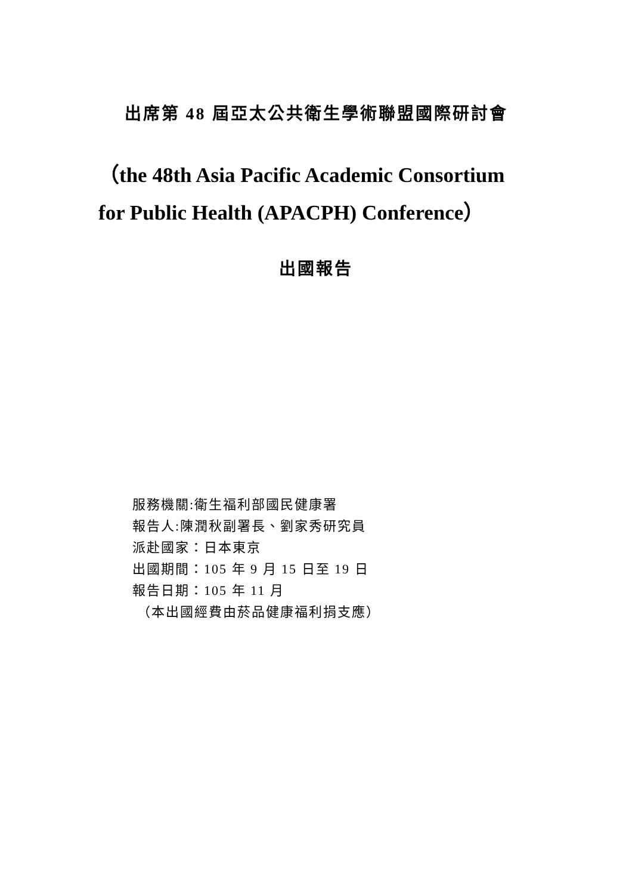出席第 48 屆亞太公共衛生學術聯盟國際研討會
（the 48th Asia Pacific Academic Consortium
for Public Health (APACPH) Conference）
出國報告
服務機關:衛生福利部國民健康署
報告人:陳潤秋副署長、劉家秀研究員
派赴國家：日本東京
出國期間：105 年 9 月 15 日至 19 日
報告日期：105 年 11 月
（本出國經費由菸品健康福利捐支應）